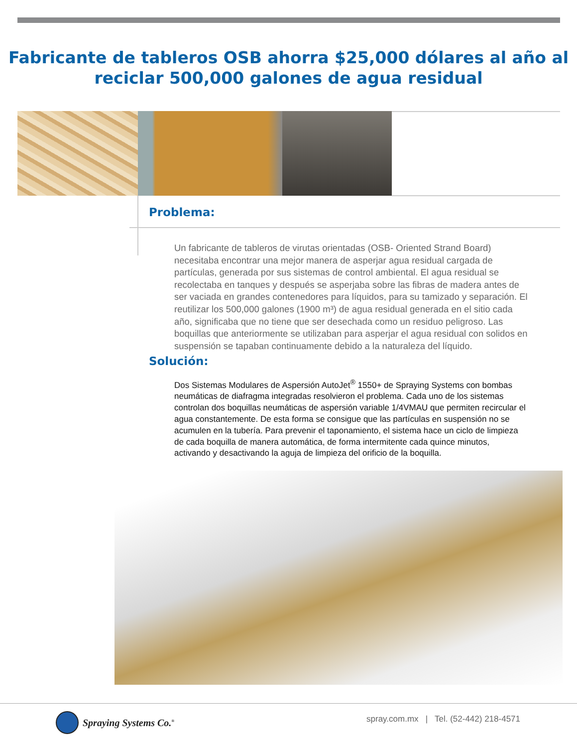Fabricante de tableros OSB ahorra $25,000 dólares al año al
reciclar 500,000 galones de agua residual
Problema:
Un fabricante de tableros de virutas orientadas (OSB- Oriented Strand Board) necesitaba encontrar una mejor manera de asperjar agua residual cargada de partículas, generada por sus sistemas de control ambiental. El agua residual se recolectaba en tanques y después se asperjaba sobre las fibras de madera antes de ser vaciada en grandes contenedores para líquidos, para su tamizado y separación. El reutilizar los 500,000 galones (1900 m³) de agua residual generada en el sitio cada año, significaba que no tiene que ser desechada como un residuo peligroso. Las boquillas que anteriormente se utilizaban para asperjar el agua residual con solidos en suspensión se tapaban continuamente debido a la naturaleza del líquido.
Solución:
Dos Sistemas Modulares de Aspersión AutoJet<sup>®</sup> 1550+ de Spraying Systems con bombas neumáticas de diafragma integradas resolvieron el problema. Cada uno de los sistemas controlan dos boquillas neumáticas de aspersión variable 1/4VMAU que permiten recircular el agua constantemente. De esta forma se consigue que las partículas en suspensión no se acumulen en la tubería. Para prevenir el taponamiento, el sistema hace un ciclo de limpieza de cada boquilla de manera automática, de forma intermitente cada quince minutos, activando y desactivando la aguja de limpieza del orificio de la boquilla.
Spraying Systems Co.<sup>®</sup>
spray.com.mx | Tel. (52-442) 218-4571